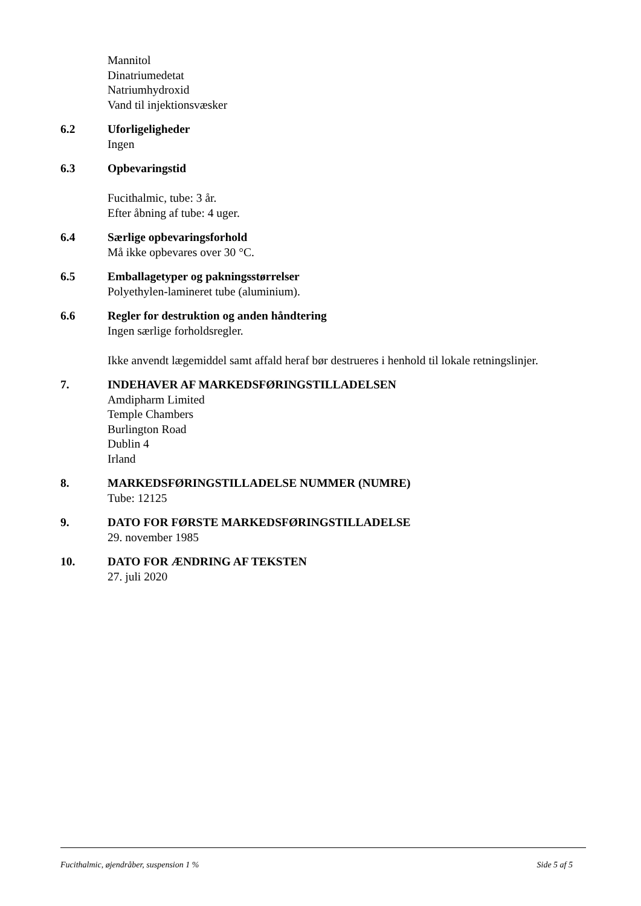Mannitol
Dinatriumedetat
Natriumhydroxid
Vand til injektionsvæsker
6.2 Uforligeligheder
Ingen
6.3 Opbevaringstid
Fucithalmic, tube: 3 år.
Efter åbning af tube: 4 uger.
6.4 Særlige opbevaringsforhold
Må ikke opbevares over 30 °C.
6.5 Emballagetyper og pakningsstørrelser
Polyethylen-lamineret tube (aluminium).
6.6 Regler for destruktion og anden håndtering
Ingen særlige forholdsregler.
Ikke anvendt lægemiddel samt affald heraf bør destrueres i henhold til lokale retningslinjer.
7. INDEHAVER AF MARKEDSFØRINGSTILLADELSEN
Amdipharm Limited
Temple Chambers
Burlington Road
Dublin 4
Irland
8. MARKEDSFØRINGSTILLADELSE NUMMER (NUMRE)
Tube: 12125
9. DATO FOR FØRSTE MARKEDSFØRINGSTILLADELSE
29. november 1985
10. DATO FOR ÆNDRING AF TEKSTEN
27. juli 2020
Fucithalmic, øjendråber, suspension 1 % Side 5 af 5